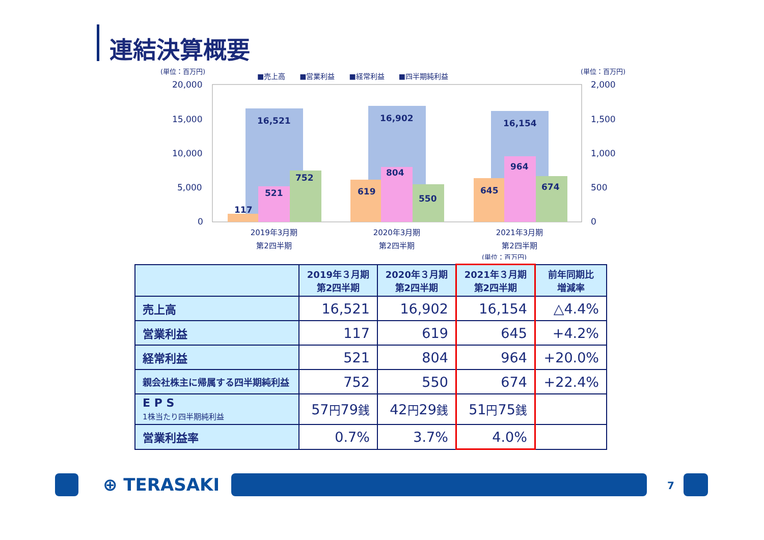連結決算概要
(単位：百万円)
(単位：百万円)
■売上高　　■営業利益　　■経常利益　　■四半期純利益
20,000
15,000
10,000
5,000
0
2,000
1,500
1,000
500
0
16,521
16,902
16,154
117
521
752
619
804
550
645
964
674
2019年3月期
第2四半期
2020年3月期
第2四半期
2021年3月期
第2四半期
(単位：百万円)
| | 2019年３月期 第2四半期 | 2020年３月期 第2四半期 | 2021年３月期 第2四半期 | 前年同期比 増減率 |
| --- | --- | --- | --- | --- |
| 売上高 | 16,521 | 16,902 | 16,154 | △4.4% |
| 営業利益 | 117 | 619 | 645 | +4.2% |
| 経常利益 | 521 | 804 | 964 | +20.0% |
| 親会社株主に帰属する四半期純利益 | 752 | 550 | 674 | +22.4% |
| E P S 1株当たり四半期純利益 | 57 円 79 銭 | 42 円 29 銭 | 51 円 75 銭 | |
| 営業利益率 | 0.7% | 3.7% | 4.0% | |
⊕ TERASAKI 7